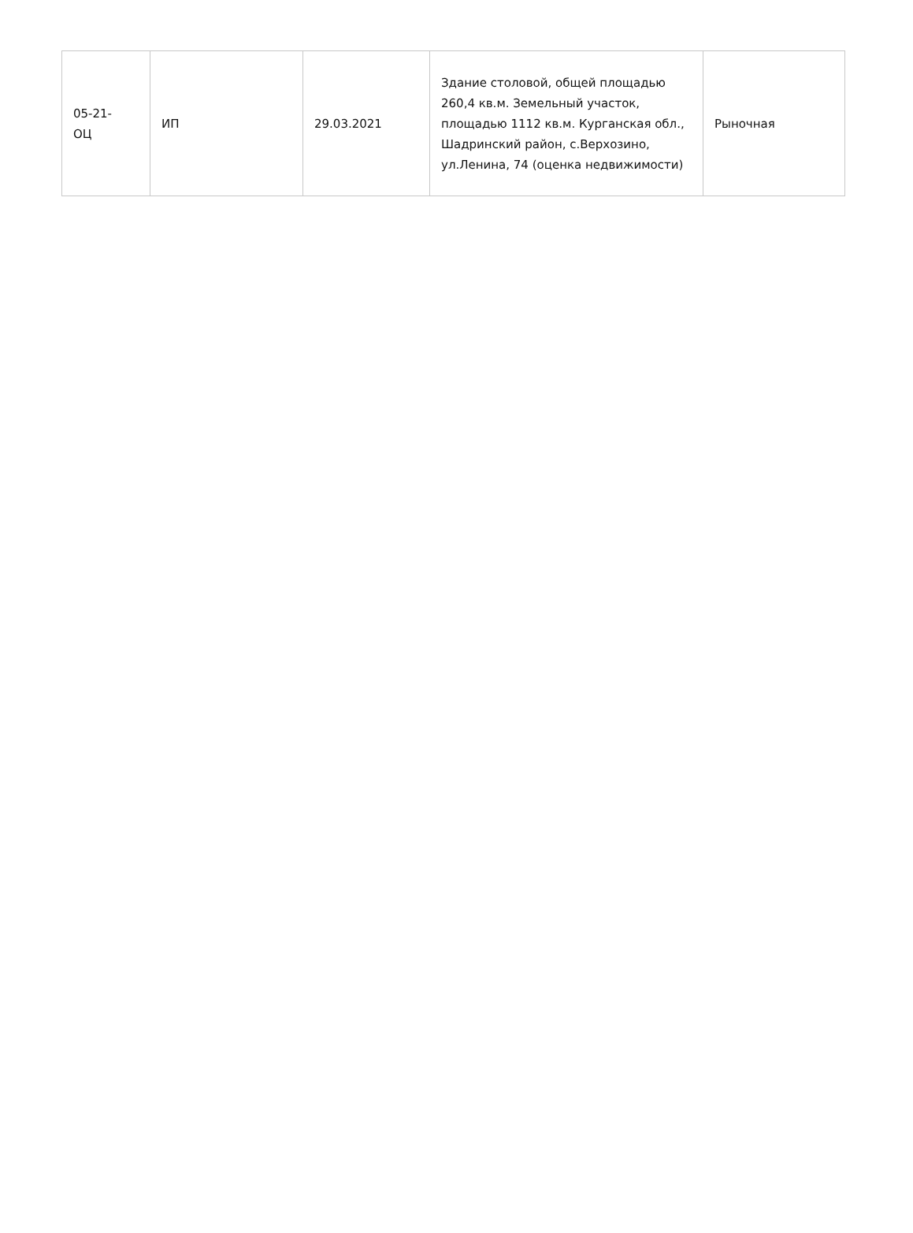| 05-21- ОЦ | ИП | 29.03.2021 | Здание столовой, общей площадью 260,4 кв.м. Земельный участок, площадью 1112 кв.м. Курганская обл., Шадринский район, с.Верхозино, ул.Ленина, 74 (оценка недвижимости) | Рыночная |